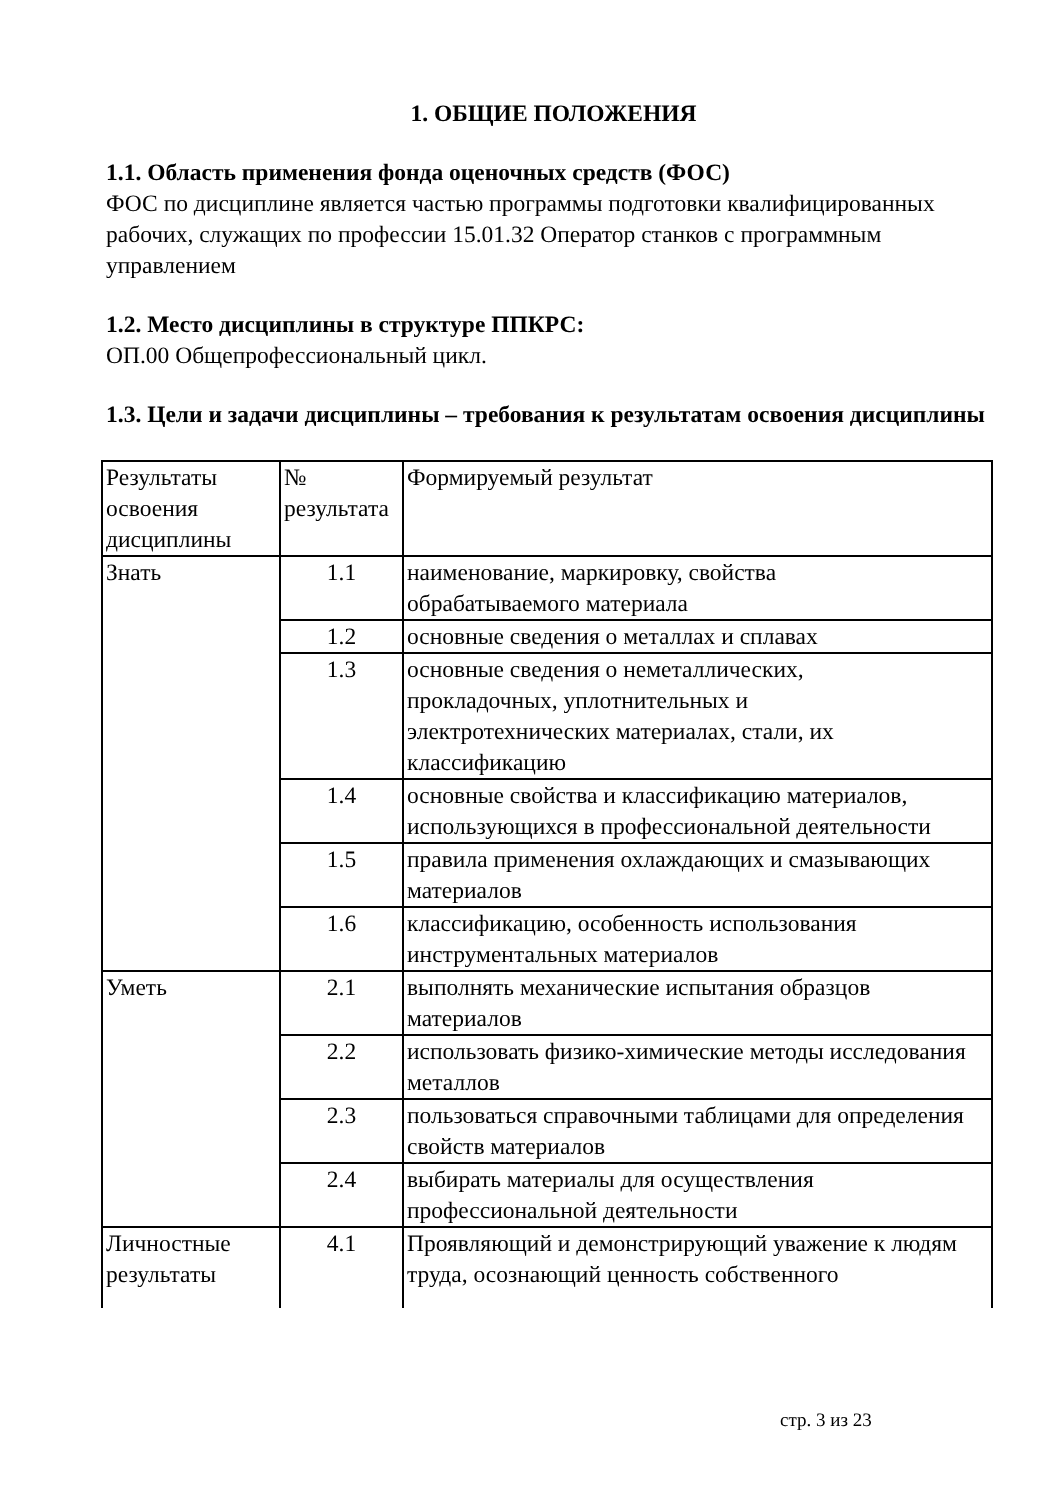1. ОБЩИЕ ПОЛОЖЕНИЯ
1.1. Область применения фонда оценочных средств (ФОС)
ФОС по дисциплине является частью программы подготовки квалифицированных рабочих, служащих по профессии 15.01.32 Оператор станков с программным управлением
1.2. Место дисциплины в структуре ППКРС:
ОП.00 Общепрофессиональный цикл.
1.3. Цели и задачи дисциплины – требования к результатам освоения дисциплины
| Результаты освоения дисциплины | № результата | Формируемый результат |
| Знать | 1.1 | наименование, маркировку, свойства обрабатываемого материала |
| | 1.2 | основные сведения о металлах и сплавах |
| | 1.3 | основные сведения о неметаллических, прокладочных, уплотнительных и электротехнических материалах, стали, их классификацию |
| | 1.4 | основные свойства и классификацию материалов, использующихся в профессиональной деятельности |
| | 1.5 | правила применения охлаждающих и смазывающих материалов |
| | 1.6 | классификацию, особенность использования инструментальных материалов |
| Уметь | 2.1 | выполнять механические испытания образцов материалов |
| | 2.2 | использовать физико-химические методы исследования металлов |
| | 2.3 | пользоваться справочными таблицами для определения свойств материалов |
| | 2.4 | выбирать материалы для осуществления профессиональной деятельности |
| Личностные результаты | 4.1 | Проявляющий и демонстрирующий уважение к людям труда, осознающий ценность собственного |
стр. 3 из 23